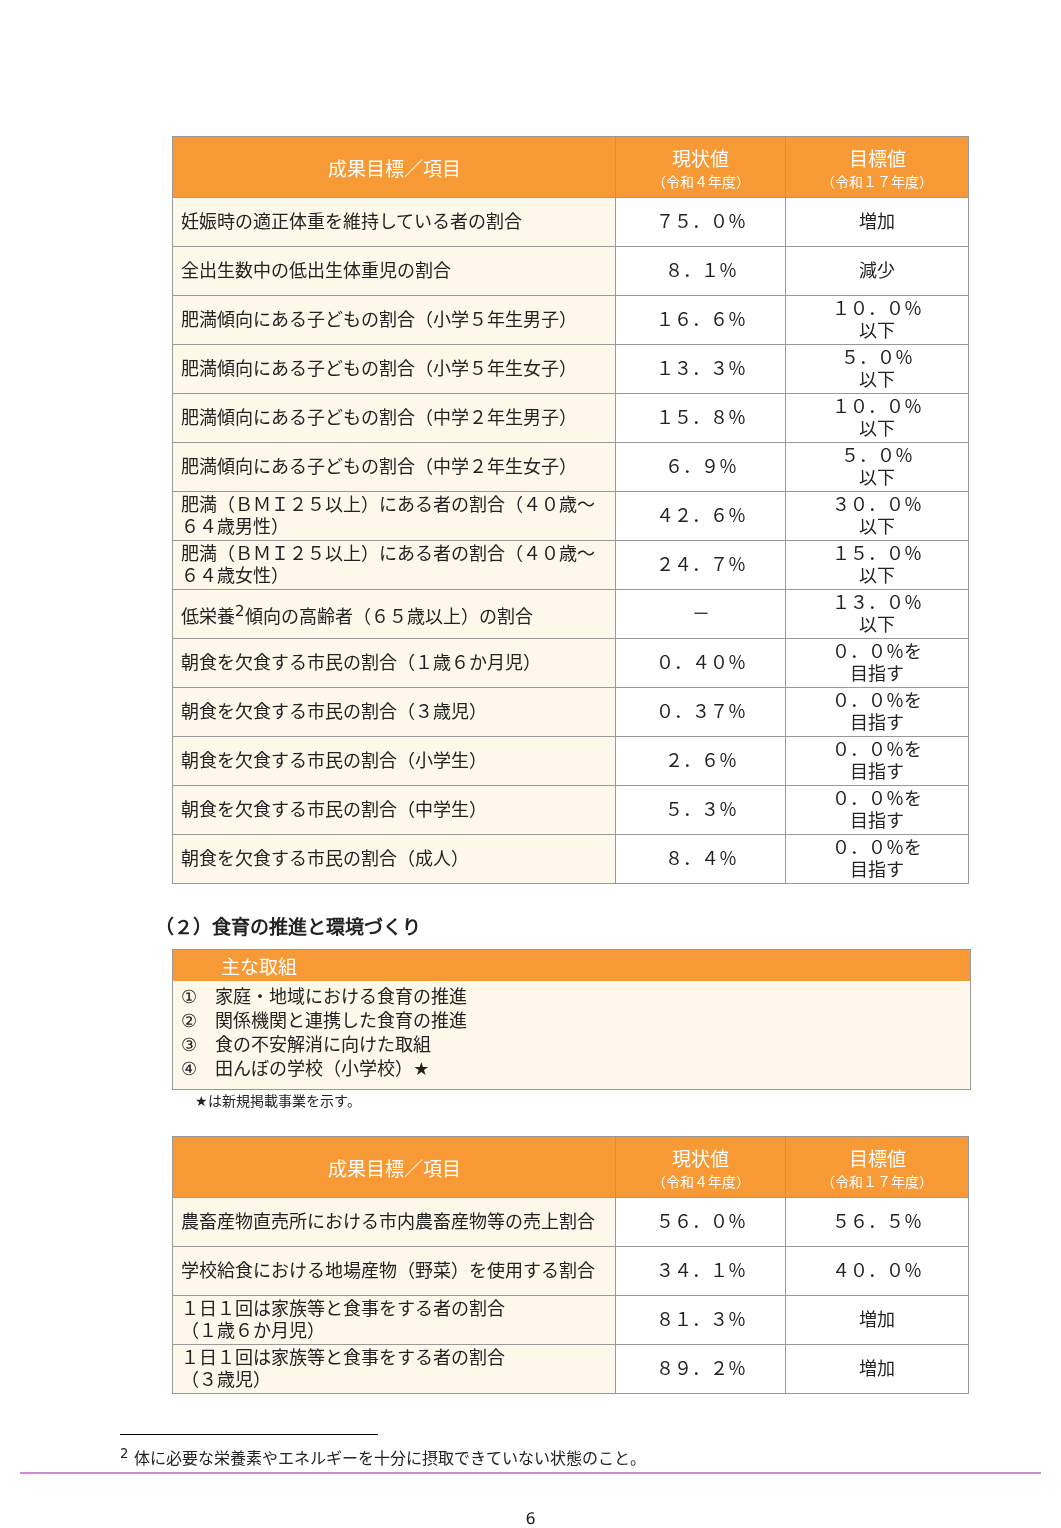| 成果目標／項目 | 現状値 （令和４年度） | 目標値 （令和１７年度） |
| --- | --- | --- |
| 妊娠時の適正体重を維持している者の割合 | ７５．０％ | 増加 |
| 全出生数中の低出生体重児の割合 | ８．１％ | 減少 |
| 肥満傾向にある子どもの割合（小学５年生男子） | １６．６％ | １０．０％ 以下 |
| 肥満傾向にある子どもの割合（小学５年生女子） | １３．３％ | ５．０％ 以下 |
| 肥満傾向にある子どもの割合（中学２年生男子） | １５．８％ | １０．０％ 以下 |
| 肥満傾向にある子どもの割合（中学２年生女子） | ６．９％ | ５．０％ 以下 |
| 肥満（ＢＭＩ２５以上）にある者の割合（４０歳～６４歳男性） | ４２．６％ | ３０．０％ 以下 |
| 肥満（ＢＭＩ２５以上）にある者の割合（４０歳～６４歳女性） | ２４．７％ | １５．０％ 以下 |
| 低栄養<sup>2</sup>傾向の高齢者（６５歳以上）の割合 | － | １３．０％ 以下 |
| 朝食を欠食する市民の割合（１歳６か月児） | ０．４０％ | ０．０％を 目指す |
| 朝食を欠食する市民の割合（３歳児） | ０．３７％ | ０．０％を 目指す |
| 朝食を欠食する市民の割合（小学生） | ２．６％ | ０．０％を 目指す |
| 朝食を欠食する市民の割合（中学生） | ５．３％ | ０．０％を 目指す |
| 朝食を欠食する市民の割合（成人） | ８．４％ | ０．０％を 目指す |
（２）食育の推進と環境づくり
主な取組
①　家庭・地域における食育の推進
②　関係機関と連携した食育の推進
③　食の不安解消に向けた取組
④　田んぼの学校（小学校）★
★は新規掲載事業を示す。
| 成果目標／項目 | 現状値 （令和４年度） | 目標値 （令和１７年度） |
| --- | --- | --- |
| 農畜産物直売所における市内農畜産物等の売上割合 | ５６．０％ | ５６．５％ |
| 学校給食における地場産物（野菜）を使用する割合 | ３４．１％ | ４０．０％ |
| １日１回は家族等と食事をする者の割合 （１歳６か月児） | ８１．３％ | 増加 |
| １日１回は家族等と食事をする者の割合 （３歳児） | ８９．２％ | 増加 |
<sup>2</sup> 体に必要な栄養素やエネルギーを十分に摂取できていない状態のこと。
6